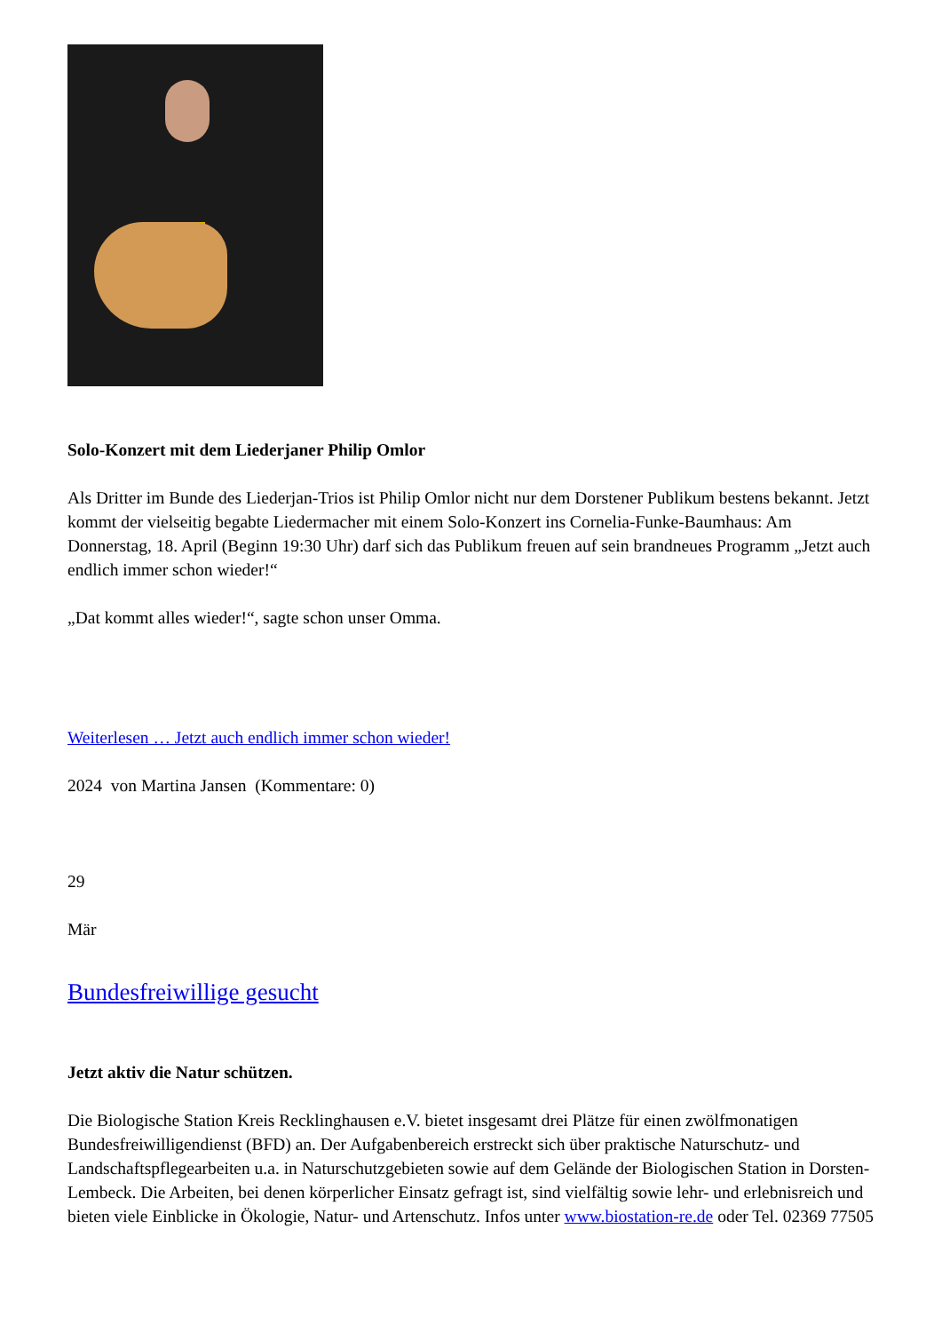Solo-Konzert mit dem Liederjaner Philip Omlor
Als Dritter im Bunde des Liederjan-Trios ist Philip Omlor nicht nur dem Dorstener Publikum bestens bekannt. Jetzt kommt der vielseitig begabte Liedermacher mit einem Solo-Konzert ins Cornelia-Funke-Baumhaus: Am Donnerstag, 18. April (Beginn 19:30 Uhr) darf sich das Publikum freuen auf sein brandneues Programm „Jetzt auch endlich immer schon wieder!“
„Dat kommt alles wieder!“, sagte schon unser Omma.
Weiterlesen … Jetzt auch endlich immer schon wieder!
2024 von Martina Jansen (Kommentare: 0)
29
Mär
Bundesfreiwillige gesucht
Jetzt aktiv die Natur schützen.
Die Biologische Station Kreis Recklinghausen e.V. bietet insgesamt drei Plätze für einen zwölfmonatigen Bundesfreiwilligendienst (BFD) an. Der Aufgabenbereich erstreckt sich über praktische Naturschutz- und Landschaftspflegearbeiten u.a. in Naturschutzgebieten sowie auf dem Gelände der Biologischen Station in Dorsten-Lembeck. Die Arbeiten, bei denen körperlicher Einsatz gefragt ist, sind vielfältig sowie lehr- und erlebnisreich und bieten viele Einblicke in Ökologie, Natur- und Artenschutz. Infos unter www.biostation-re.de oder Tel. 02369 77505